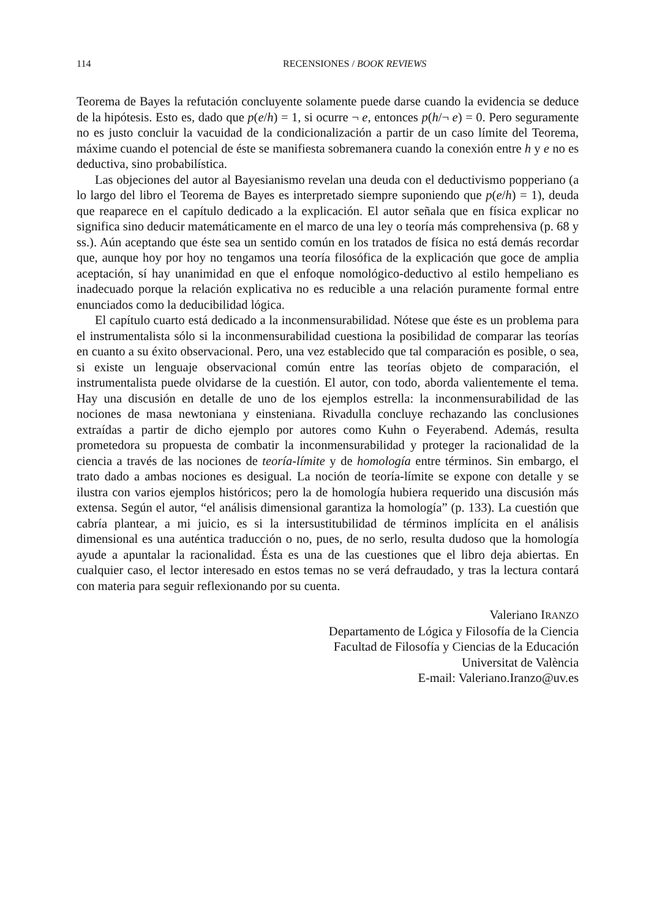114 RECENSIONES / BOOK REVIEWS
Teorema de Bayes la refutación concluyente solamente puede darse cuando la evidencia se deduce de la hipótesis. Esto es, dado que p(e/h) = 1, si ocurre ¬ e, entonces p(h/¬ e) = 0. Pero seguramente no es justo concluir la vacuidad de la condicionalización a partir de un caso límite del Teorema, máxime cuando el potencial de éste se manifiesta sobremanera cuando la conexión entre h y e no es deductiva, sino probabilística.
Las objeciones del autor al Bayesianismo revelan una deuda con el deductivismo popperiano (a lo largo del libro el Teorema de Bayes es interpretado siempre suponiendo que p(e/h) = 1), deuda que reaparece en el capítulo dedicado a la explicación. El autor señala que en física explicar no significa sino deducir matemáticamente en el marco de una ley o teoría más comprehensiva (p. 68 y ss.). Aún aceptando que éste sea un sentido común en los tratados de física no está demás recordar que, aunque hoy por hoy no tengamos una teoría filosófica de la explicación que goce de amplia aceptación, sí hay unanimidad en que el enfoque nomológico-deductivo al estilo hempeliano es inadecuado porque la relación explicativa no es reducible a una relación puramente formal entre enunciados como la deducibilidad lógica.
El capítulo cuarto está dedicado a la inconmensurabilidad. Nótese que éste es un problema para el instrumentalista sólo si la inconmensurabilidad cuestiona la posibilidad de comparar las teorías en cuanto a su éxito observacional. Pero, una vez establecido que tal comparación es posible, o sea, si existe un lenguaje observacional común entre las teorías objeto de comparación, el instrumentalista puede olvidarse de la cuestión. El autor, con todo, aborda valientemente el tema. Hay una discusión en detalle de uno de los ejemplos estrella: la inconmensurabilidad de las nociones de masa newtoniana y einsteniana. Rivadulla concluye rechazando las conclusiones extraídas a partir de dicho ejemplo por autores como Kuhn o Feyerabend. Además, resulta prometedora su propuesta de combatir la inconmensurabilidad y proteger la racionalidad de la ciencia a través de las nociones de teoría-límite y de homología entre términos. Sin embargo, el trato dado a ambas nociones es desigual. La noción de teoría-límite se expone con detalle y se ilustra con varios ejemplos históricos; pero la de homología hubiera requerido una discusión más extensa. Según el autor, “el análisis dimensional garantiza la homología” (p. 133). La cuestión que cabría plantear, a mi juicio, es si la intersustitubilidad de términos implícita en el análisis dimensional es una auténtica traducción o no, pues, de no serlo, resulta dudoso que la homología ayude a apuntalar la racionalidad. Ésta es una de las cuestiones que el libro deja abiertas. En cualquier caso, el lector interesado en estos temas no se verá defraudado, y tras la lectura contará con materia para seguir reflexionando por su cuenta.
Valeriano IRANZO
Departamento de Lógica y Filosofía de la Ciencia
Facultad de Filosofía y Ciencias de la Educación
Universitat de València
E-mail: Valeriano.Iranzo@uv.es